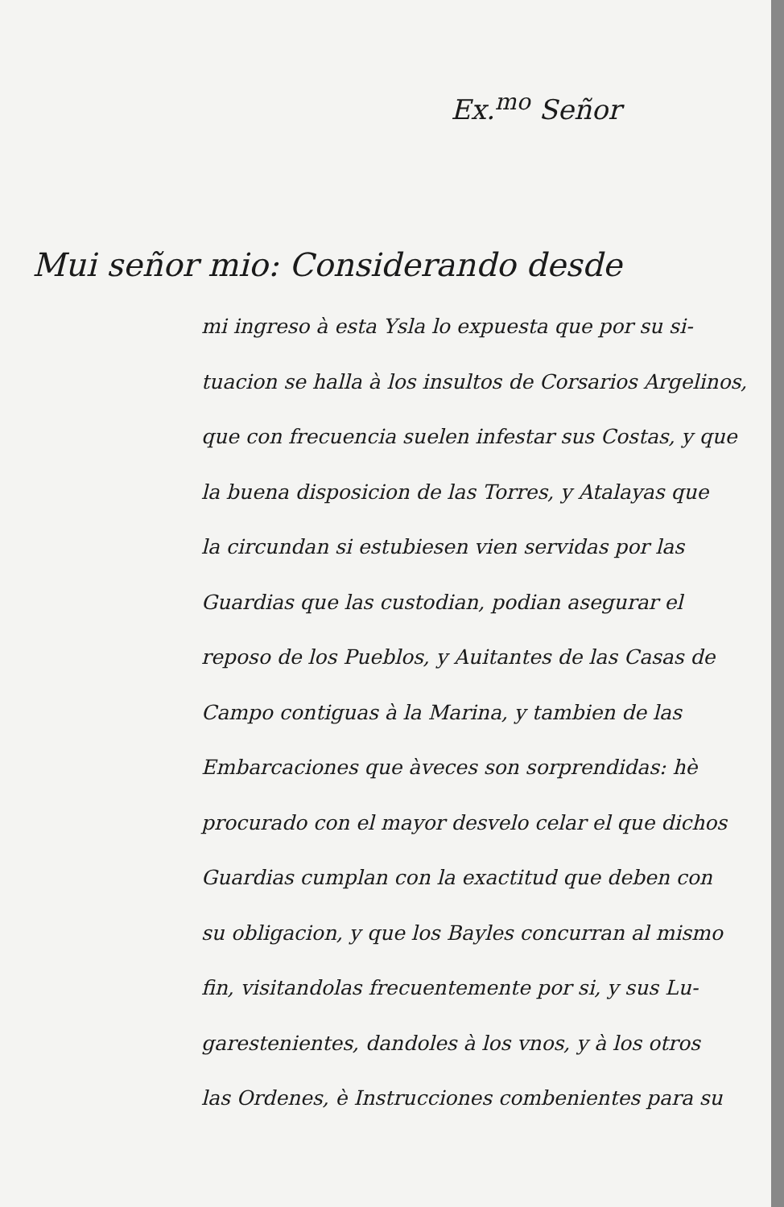Ex.<sup>mo</sup> Señor
Mui señor mio: Considerando desde
mi ingreso à esta Ysla lo expuesta que por su si-
tuacion se halla à los insultos de Corsarios Argelinos,
que con frecuencia suelen infestar sus Costas, y que
la buena disposicion de las Torres, y Atalayas que
la circundan si estubiesen vien servidas por las
Guardias que las custodian, podian asegurar el
reposo de los Pueblos, y Auitantes de las Casas de
Campo contiguas à la Marina, y tambien de las
Embarcaciones que àveces son sorprendidas: hè
procurado con el mayor desvelo celar el que dichos
Guardias cumplan con la exactitud que deben con
su obligacion, y que los Bayles concurran al mismo
fin, visitandolas frecuentemente por si, y sus Lu-
garestenientes, dandoles à los vnos, y à los otros
las Ordenes, è Instrucciones combenientes para su